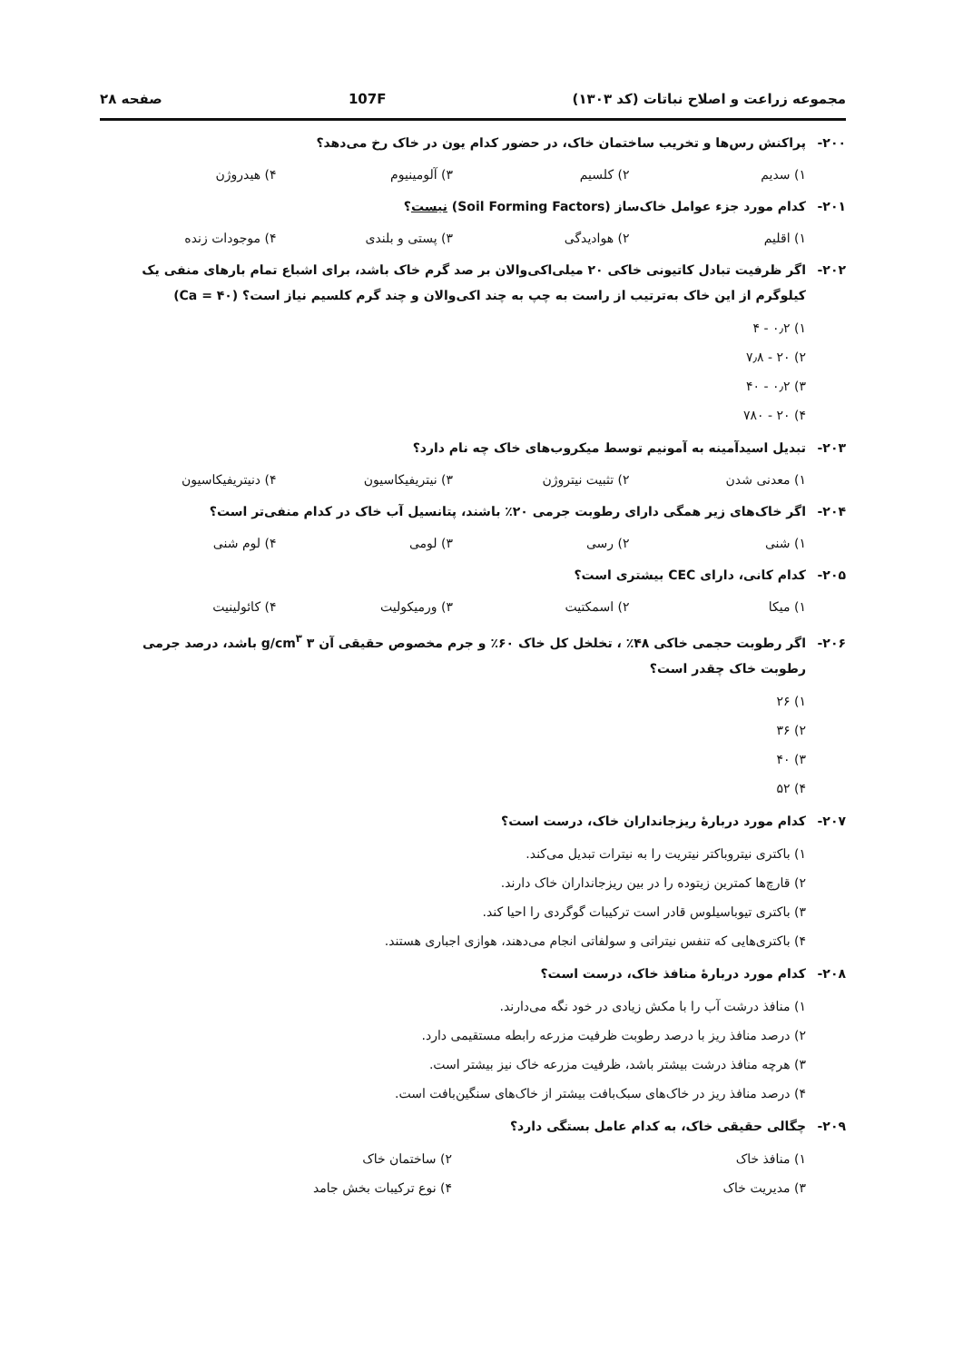مجموعه زراعت و اصلاح نباتات (کد ۱۳۰۳) 107F صفحه ۲۸
۲۰۰- پراکنش رس‌ها و تخریب ساختمان خاک، در حضور کدام یون در خاک رخ می‌دهد؟
۱) سدیم ۲) کلسیم ۳) آلومینیوم ۴) هیدروژن
۲۰۱- کدام مورد جزء عوامل خاک‌ساز (Soil Forming Factors) نیست؟
۱) اقلیم ۲) هوادیدگی ۳) پستی و بلندی ۴) موجودات زنده
۲۰۲- اگر ظرفیت تبادل کاتیونی خاکی ۲۰ میلی‌اکی‌والان بر صد گرم خاک باشد، برای اشباع تمام بارهای منفی یک
کیلوگرم از این خاک به‌ترتیب از راست به چپ به چند اکی‌والان و چند گرم کلسیم نیاز است؟ (Ca = ۴۰)
۱) ۰٫۲ - ۴
۲) ۲۰ - ۷٫۸
۳) ۰٫۲ - ۴۰
۴) ۲۰ - ۷۸۰
۲۰۳- تبدیل اسیدآمینه به آمونیم توسط میکروب‌های خاک چه نام دارد؟
۱) معدنی شدن ۲) تثبیت نیتروژن ۳) نیتریفیکاسیون ۴) دنیتریفیکاسیون
۲۰۴- اگر خاک‌های زیر همگی دارای رطوبت جرمی ۲۰٪ باشند، پتانسیل آب خاک در کدام منفی‌تر است؟
۱) شنی ۲) رسی ۳) لومی ۴) لوم شنی
۲۰۵- کدام کانی، دارای CEC بیشتری است؟
۱) میکا ۲) اسمکتیت ۳) ورمیکولیت ۴) کائولینیت
۲۰۶- اگر رطوبت حجمی خاکی ۴۸٪ ، تخلخل کل خاک ۶۰٪ و جرم مخصوص حقیقی آن ۳ g/cm<sup>۳</sup> باشد، درصد جرمی
رطوبت خاک چقدر است؟
۱) ۲۶
۲) ۳۶
۳) ۴۰
۴) ۵۲
۲۰۷- کدام مورد دربارهٔ ریزجانداران خاک، درست است؟
۱) باکتری نیتروباکتر نیتریت را به نیترات تبدیل می‌کند.
۲) قارچ‌ها کمترین زیتوده را در بین ریزجانداران خاک دارند.
۳) باکتری تیوباسیلوس قادر است ترکیبات گوگردی را احیا کند.
۴) باکتری‌هایی که تنفس نیتراتی و سولفاتی انجام می‌دهند، هوازی اجباری هستند.
۲۰۸- کدام مورد دربارهٔ منافذ خاک، درست است؟
۱) منافذ درشت آب را با مکش زیادی در خود نگه می‌دارند.
۲) درصد منافذ ریز با درصد رطوبت ظرفیت مزرعه رابطه مستقیمی دارد.
۳) هرچه منافذ درشت بیشتر باشد، ظرفیت مزرعه خاک نیز بیشتر است.
۴) درصد منافذ ریز در خاک‌های سبک‌بافت بیشتر از خاک‌های سنگین‌بافت است.
۲۰۹- چگالی حقیقی خاک، به کدام عامل بستگی دارد؟
۱) منافذ خاک ۲) ساختمان خاک ۳) مدیریت خاک ۴) نوع ترکیبات بخش جامد